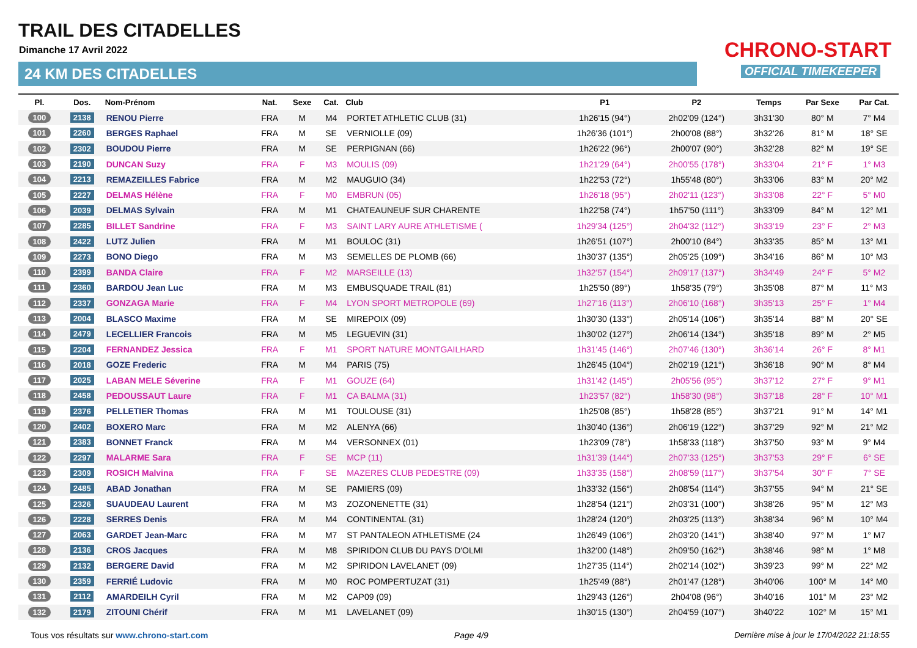TRAIL DES CITADELLES
Dimanche 17 Avril 2022
24 KM DES CITADELLES
CHRONO-START
OFFICIAL TIMEKEEPER
| Pl. | Dos. | Nom-Prénom | Nat. | Sexe | Cat. | Club | P1 | P2 | Temps | Par Sexe | Par Cat. |
| --- | --- | --- | --- | --- | --- | --- | --- | --- | --- | --- | --- |
| 100 | 2138 | RENOU Pierre | FRA | M | M4 | PORTET ATHLETIC CLUB (31) | 1h26'15 (94°) | 2h02'09 (124°) | 3h31'30 | 80° M | 7° M4 |
| 101 | 2260 | BERGES Raphael | FRA | M | SE | VERNIOLLE (09) | 1h26'36 (101°) | 2h00'08 (88°) | 3h32'26 | 81° M | 18° SE |
| 102 | 2302 | BOUDOU Pierre | FRA | M | SE | PERPIGNAN (66) | 1h26'22 (96°) | 2h00'07 (90°) | 3h32'28 | 82° M | 19° SE |
| 103 | 2190 | DUNCAN Suzy | FRA | F | M3 | MOULIS (09) | 1h21'29 (64°) | 2h00'55 (178°) | 3h33'04 | 21° F | 1° M3 |
| 104 | 2213 | REMAZEILLES Fabrice | FRA | M | M2 | MAUGUIO (34) | 1h22'53 (72°) | 1h55'48 (80°) | 3h33'06 | 83° M | 20° M2 |
| 105 | 2227 | DELMAS Hélène | FRA | F | M0 | EMBRUN (05) | 1h26'18 (95°) | 2h02'11 (123°) | 3h33'08 | 22° F | 5° M0 |
| 106 | 2039 | DELMAS Sylvain | FRA | M | M1 | CHATEAUNEUF SUR CHARENTE | 1h22'58 (74°) | 1h57'50 (111°) | 3h33'09 | 84° M | 12° M1 |
| 107 | 2285 | BILLET Sandrine | FRA | F | M3 | SAINT LARY AURE ATHLETISME ( | 1h29'34 (125°) | 2h04'32 (112°) | 3h33'19 | 23° F | 2° M3 |
| 108 | 2422 | LUTZ Julien | FRA | M | M1 | BOULOC (31) | 1h26'51 (107°) | 2h00'10 (84°) | 3h33'35 | 85° M | 13° M1 |
| 109 | 2273 | BONO Diego | FRA | M | M3 | SEMELLES DE PLOMB (66) | 1h30'37 (135°) | 2h05'25 (109°) | 3h34'16 | 86° M | 10° M3 |
| 110 | 2399 | BANDA Claire | FRA | F | M2 | MARSEILLE (13) | 1h32'57 (154°) | 2h09'17 (137°) | 3h34'49 | 24° F | 5° M2 |
| 111 | 2360 | BARDOU Jean Luc | FRA | M | M3 | EMBUSQUADE TRAIL (81) | 1h25'50 (89°) | 1h58'35 (79°) | 3h35'08 | 87° M | 11° M3 |
| 112 | 2337 | GONZAGA Marie | FRA | F | M4 | LYON SPORT METROPOLE (69) | 1h27'16 (113°) | 2h06'10 (168°) | 3h35'13 | 25° F | 1° M4 |
| 113 | 2004 | BLASCO Maxime | FRA | M | SE | MIREPOIX (09) | 1h30'30 (133°) | 2h05'14 (106°) | 3h35'14 | 88° M | 20° SE |
| 114 | 2479 | LECELLIER Francois | FRA | M | M5 | LEGUEVIN (31) | 1h30'02 (127°) | 2h06'14 (134°) | 3h35'18 | 89° M | 2° M5 |
| 115 | 2204 | FERNANDEZ Jessica | FRA | F | M1 | SPORT NATURE MONTGAILHARD | 1h31'45 (146°) | 2h07'46 (130°) | 3h36'14 | 26° F | 8° M1 |
| 116 | 2018 | GOZE Frederic | FRA | M | M4 | PARIS (75) | 1h26'45 (104°) | 2h02'19 (121°) | 3h36'18 | 90° M | 8° M4 |
| 117 | 2025 | LABAN MELE Séverine | FRA | F | M1 | GOUZE (64) | 1h31'42 (145°) | 2h05'56 (95°) | 3h37'12 | 27° F | 9° M1 |
| 118 | 2458 | PEDOUSSAUT Laure | FRA | F | M1 | CA BALMA (31) | 1h23'57 (82°) | 1h58'30 (98°) | 3h37'18 | 28° F | 10° M1 |
| 119 | 2376 | PELLETIER Thomas | FRA | M | M1 | TOULOUSE (31) | 1h25'08 (85°) | 1h58'28 (85°) | 3h37'21 | 91° M | 14° M1 |
| 120 | 2402 | BOXERO Marc | FRA | M | M2 | ALENYA (66) | 1h30'40 (136°) | 2h06'19 (122°) | 3h37'29 | 92° M | 21° M2 |
| 121 | 2383 | BONNET Franck | FRA | M | M4 | VERSONNEX (01) | 1h23'09 (78°) | 1h58'33 (118°) | 3h37'50 | 93° M | 9° M4 |
| 122 | 2297 | MALARME Sara | FRA | F | SE | MCP (11) | 1h31'39 (144°) | 2h07'33 (125°) | 3h37'53 | 29° F | 6° SE |
| 123 | 2309 | ROSICH Malvina | FRA | F | SE | MAZERES CLUB PEDESTRE (09) | 1h33'35 (158°) | 2h08'59 (117°) | 3h37'54 | 30° F | 7° SE |
| 124 | 2485 | ABAD Jonathan | FRA | M | SE | PAMIERS (09) | 1h33'32 (156°) | 2h08'54 (114°) | 3h37'55 | 94° M | 21° SE |
| 125 | 2326 | SUAUDEAU Laurent | FRA | M | M3 | ZOZONENETTE (31) | 1h28'54 (121°) | 2h03'31 (100°) | 3h38'26 | 95° M | 12° M3 |
| 126 | 2228 | SERRES Denis | FRA | M | M4 | CONTINENTAL (31) | 1h28'24 (120°) | 2h03'25 (113°) | 3h38'34 | 96° M | 10° M4 |
| 127 | 2063 | GARDET Jean-Marc | FRA | M | M7 | ST PANTALEON ATHLETISME (24 | 1h26'49 (106°) | 2h03'20 (141°) | 3h38'40 | 97° M | 1° M7 |
| 128 | 2136 | CROS Jacques | FRA | M | M8 | SPIRIDON CLUB DU PAYS D'OLMI | 1h32'00 (148°) | 2h09'50 (162°) | 3h38'46 | 98° M | 1° M8 |
| 129 | 2132 | BERGERE David | FRA | M | M2 | SPIRIDON LAVELANET (09) | 1h27'35 (114°) | 2h02'14 (102°) | 3h39'23 | 99° M | 22° M2 |
| 130 | 2359 | FERRIÉ Ludovic | FRA | M | M0 | ROC POMPERTUZAT (31) | 1h25'49 (88°) | 2h01'47 (128°) | 3h40'06 | 100° M | 14° M0 |
| 131 | 2112 | AMARDEILH Cyril | FRA | M | M2 | CAP09 (09) | 1h29'43 (126°) | 2h04'08 (96°) | 3h40'16 | 101° M | 23° M2 |
| 132 | 2179 | ZITOUNI Chérif | FRA | M | M1 | LAVELANET (09) | 1h30'15 (130°) | 2h04'59 (107°) | 3h40'22 | 102° M | 15° M1 |
Tous vos résultats sur www.chrono-start.com Page 4/9 Dernière mise à jour le 17/04/2022 21:18:55